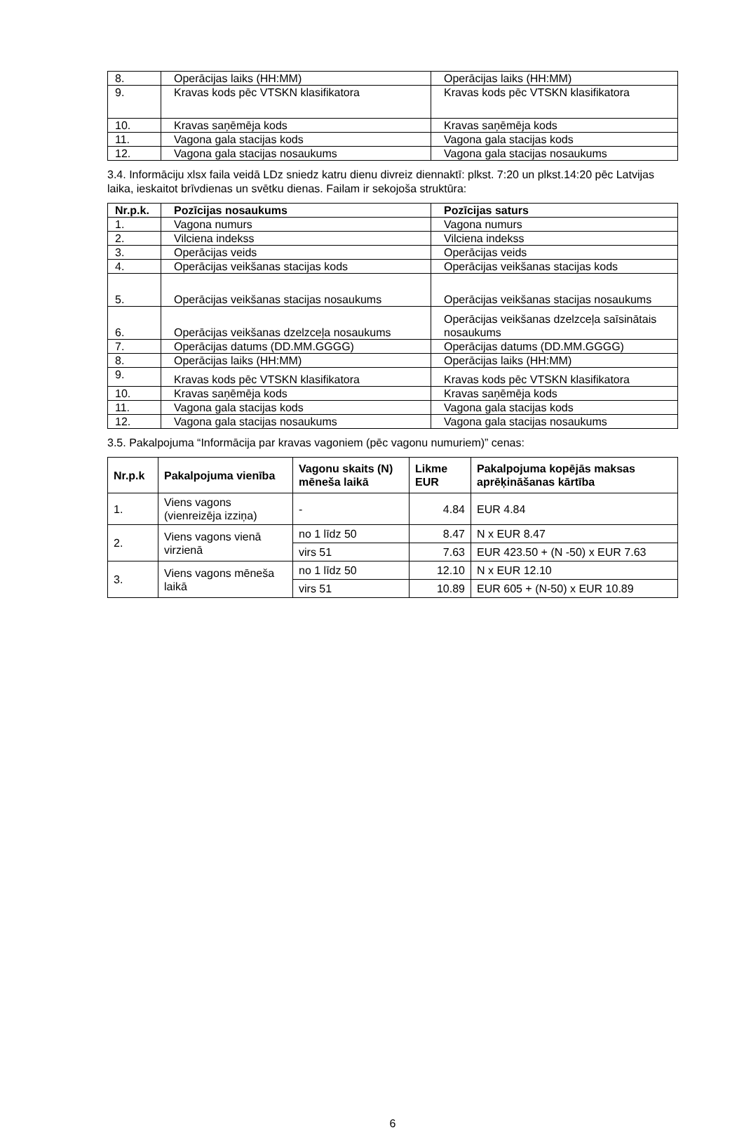| 8. | Operācijas laiks (HH:MM) | Operācijas laiks (HH:MM) |
| 9. | Kravas kods pēc VTSKN klasifikatora | Kravas kods pēc VTSKN klasifikatora |
| 10. | Kravas saņēmēja kods | Kravas saņēmēja kods |
| 11. | Vagona gala stacijas kods | Vagona gala stacijas kods |
| 12. | Vagona gala stacijas nosaukums | Vagona gala stacijas nosaukums |
3.4. Informāciju xlsx faila veidā LDz sniedz katru dienu divreiz diennaktī: plkst. 7:20 un plkst.14:20 pēc Latvijas laika, ieskaitot brīvdienas un svētku dienas. Failam ir sekojoša struktūra:
| Nr.p.k. | Pozīcijas nosaukums | Pozīcijas saturs |
| --- | --- | --- |
| 1. | Vagona numurs | Vagona numurs |
| 2. | Vilciena indekss | Vilciena indekss |
| 3. | Operācijas veids | Operācijas veids |
| 4. | Operācijas veikšanas stacijas kods | Operācijas veikšanas stacijas kods |
| 5. | Operācijas veikšanas stacijas nosaukums | Operācijas veikšanas stacijas nosaukums |
| 6. | Operācijas veikšanas dzelzceļa nosaukums | Operācijas veikšanas dzelzceļa saīsinātais nosaukums |
| 7. | Operācijas datums (DD.MM.GGGG) | Operācijas datums (DD.MM.GGGG) |
| 8. | Operācijas laiks (HH:MM) | Operācijas laiks (HH:MM) |
| 9. | Kravas kods pēc VTSKN klasifikatora | Kravas kods pēc VTSKN klasifikatora |
| 10. | Kravas saņēmēja kods | Kravas saņēmēja kods |
| 11. | Vagona gala stacijas kods | Vagona gala stacijas kods |
| 12. | Vagona gala stacijas nosaukums | Vagona gala stacijas nosaukums |
3.5. Pakalpojuma “Informācija par kravas vagoniem (pēc vagonu numuriem)” cenas:
| Nr.p.k | Pakalpojuma vienība | Vagonu skaits (N) mēneša laikā | Likme EUR | Pakalpojuma kopējās maksas aprēķināšanas kārtība |
| --- | --- | --- | --- | --- |
| 1. | Viens vagons (vienreizēja izziņa) | - | 4.84 | EUR 4.84 |
| 2. | Viens vagons vienā virzienā | no 1 līdz 50 | 8.47 | N x EUR 8.47 |
| | | virs 51 | 7.63 | EUR 423.50 + (N -50) x EUR 7.63 |
| 3. | Viens vagons mēneša laikā | no 1 līdz 50 | 12.10 | N x EUR 12.10 |
| | | virs 51 | 10.89 | EUR 605 + (N-50) x EUR 10.89 |
6